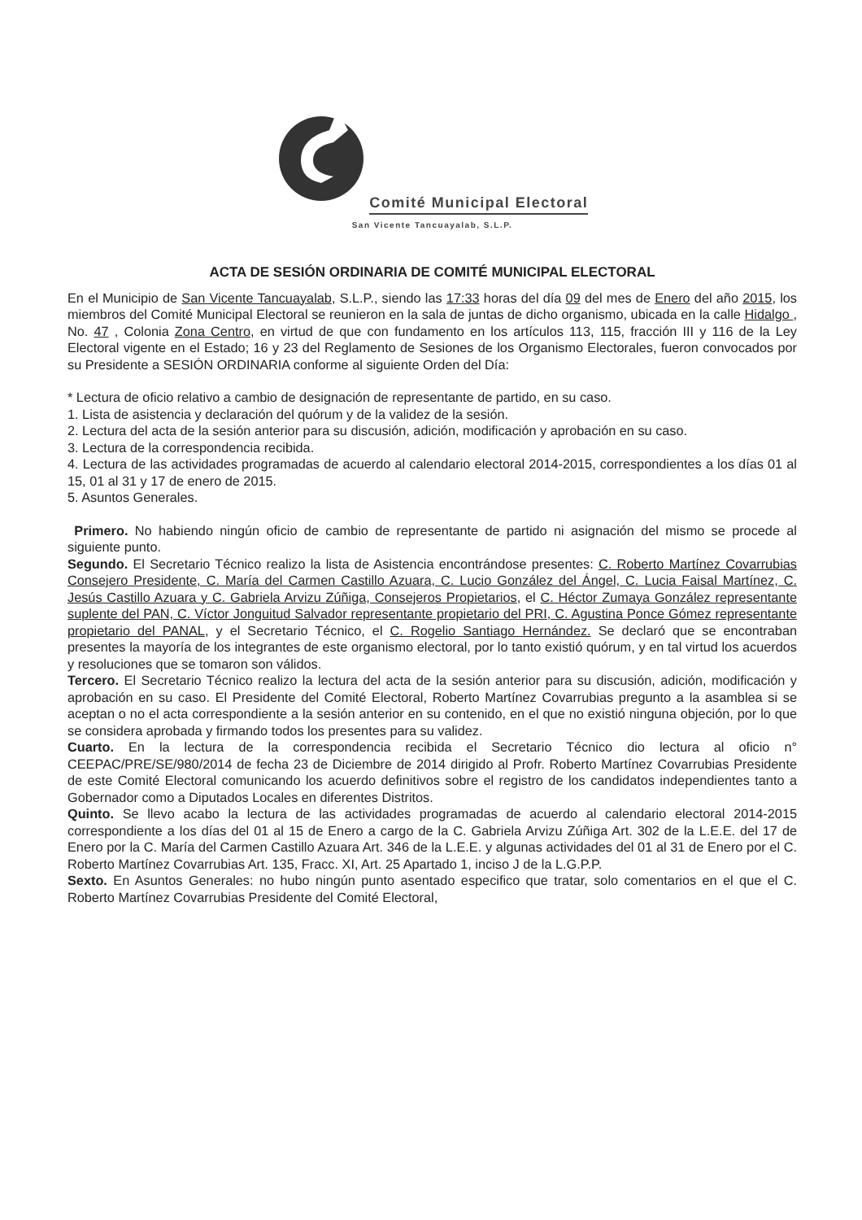Comité Municipal Electoral
San Vicente Tancuayalab, S.L.P.
ACTA DE SESIÓN ORDINARIA DE COMITÉ MUNICIPAL ELECTORAL
En el Municipio de San Vicente Tancuayalab, S.L.P., siendo las 17:33 horas del día 09 del mes de Enero del año 2015, los miembros del Comité Municipal Electoral se reunieron en la sala de juntas de dicho organismo, ubicada en la calle Hidalgo , No. 47 , Colonia Zona Centro, en virtud de que con fundamento en los artículos 113, 115, fracción III y 116 de la Ley Electoral vigente en el Estado; 16 y 23 del Reglamento de Sesiones de los Organismo Electorales, fueron convocados por su Presidente a SESIÓN ORDINARIA conforme al siguiente Orden del Día:
* Lectura de oficio relativo a cambio de designación de representante de partido, en su caso.
1. Lista de asistencia y declaración del quórum y de la validez de la sesión.
2. Lectura del acta de la sesión anterior para su discusión, adición, modificación y aprobación en su caso.
3. Lectura de la correspondencia recibida.
4. Lectura de las actividades programadas de acuerdo al calendario electoral 2014-2015, correspondientes a los días 01 al 15, 01 al 31 y 17 de enero de 2015.
5. Asuntos Generales.
Primero. No habiendo ningún oficio de cambio de representante de partido ni asignación del mismo se procede al siguiente punto.
Segundo. El Secretario Técnico realizo la lista de Asistencia encontrándose presentes: C. Roberto Martínez Covarrubias Consejero Presidente, C. María del Carmen Castillo Azuara, C. Lucio González del Ángel, C. Lucia Faisal Martínez, C. Jesús Castillo Azuara y C. Gabriela Arvizu Zúñiga, Consejeros Propietarios, el C. Héctor Zumaya González representante suplente del PAN, C. Víctor Jonguitud Salvador representante propietario del PRI, C. Agustina Ponce Gómez representante propietario del PANAL, y el Secretario Técnico, el C. Rogelio Santiago Hernández. Se declaró que se encontraban presentes la mayoría de los integrantes de este organismo electoral, por lo tanto existió quórum, y en tal virtud los acuerdos y resoluciones que se tomaron son válidos.
Tercero. El Secretario Técnico realizo la lectura del acta de la sesión anterior para su discusión, adición, modificación y aprobación en su caso. El Presidente del Comité Electoral, Roberto Martínez Covarrubias pregunto a la asamblea si se aceptan o no el acta correspondiente a la sesión anterior en su contenido, en el que no existió ninguna objeción, por lo que se considera aprobada y firmando todos los presentes para su validez.
Cuarto. En la lectura de la correspondencia recibida el Secretario Técnico dio lectura al oficio n° CEEPAC/PRE/SE/980/2014 de fecha 23 de Diciembre de 2014 dirigido al Profr. Roberto Martínez Covarrubias Presidente de este Comité Electoral comunicando los acuerdo definitivos sobre el registro de los candidatos independientes tanto a Gobernador como a Diputados Locales en diferentes Distritos.
Quinto. Se llevo acabo la lectura de las actividades programadas de acuerdo al calendario electoral 2014-2015 correspondiente a los días del 01 al 15 de Enero a cargo de la C. Gabriela Arvizu Zúñiga Art. 302 de la L.E.E. del 17 de Enero por la C. María del Carmen Castillo Azuara Art. 346 de la L.E.E. y algunas actividades del 01 al 31 de Enero por el C. Roberto Martínez Covarrubias Art. 135, Fracc. XI, Art. 25 Apartado 1, inciso J de la L.G.P.P.
Sexto. En Asuntos Generales: no hubo ningún punto asentado especifico que tratar, solo comentarios en el que el C. Roberto Martínez Covarrubias Presidente del Comité Electoral,